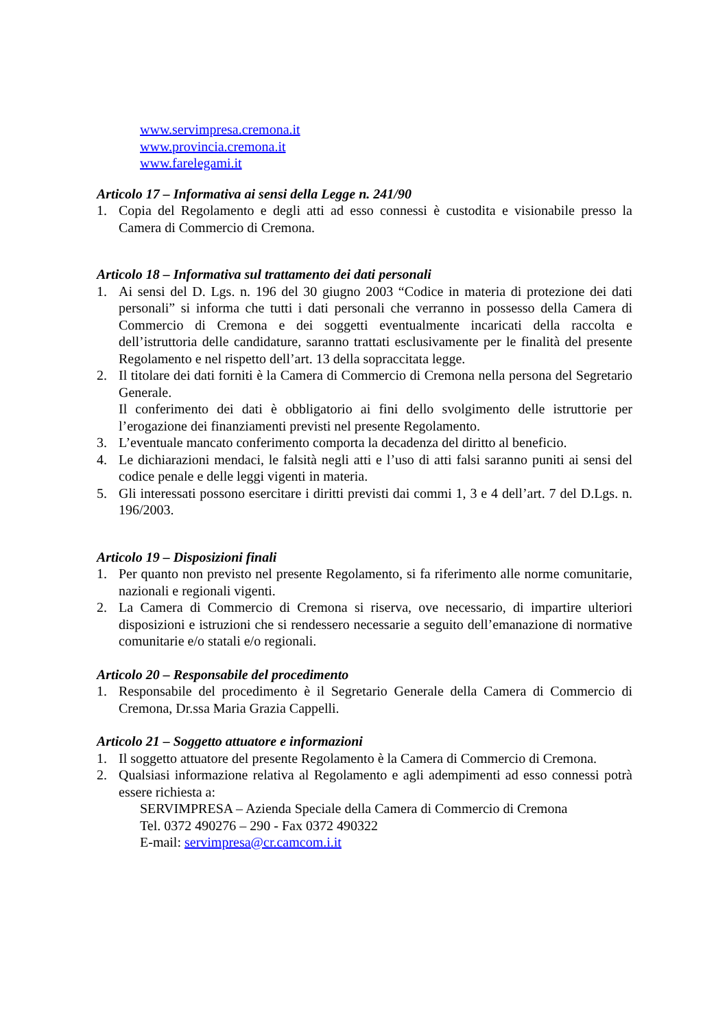www.servimpresa.cremona.it
www.provincia.cremona.it
www.farelegami.it
Articolo 17 – Informativa ai sensi della Legge n. 241/90
1. Copia del Regolamento e degli atti ad esso connessi è custodita e visionabile presso la Camera di Commercio di Cremona.
Articolo 18 – Informativa sul trattamento dei dati personali
1. Ai sensi del D. Lgs. n. 196 del 30 giugno 2003 “Codice in materia di protezione dei dati personali” si informa che tutti i dati personali che verranno in possesso della Camera di Commercio di Cremona e dei soggetti eventualmente incaricati della raccolta e dell’istruttoria delle candidature, saranno trattati esclusivamente per le finalità del presente Regolamento e nel rispetto dell’art. 13 della sopraccitata legge.
2. Il titolare dei dati forniti è la Camera di Commercio di Cremona nella persona del Segretario Generale.
Il conferimento dei dati è obbligatorio ai fini dello svolgimento delle istruttorie per l’erogazione dei finanziamenti previsti nel presente Regolamento.
3. L’eventuale mancato conferimento comporta la decadenza del diritto al beneficio.
4. Le dichiarazioni mendaci, le falsità negli atti e l’uso di atti falsi saranno puniti ai sensi del codice penale e delle leggi vigenti in materia.
5. Gli interessati possono esercitare i diritti previsti dai commi 1, 3 e 4 dell’art. 7 del D.Lgs. n. 196/2003.
Articolo 19 – Disposizioni finali
1. Per quanto non previsto nel presente Regolamento, si fa riferimento alle norme comunitarie, nazionali e regionali vigenti.
2. La Camera di Commercio di Cremona si riserva, ove necessario, di impartire ulteriori disposizioni e istruzioni che si rendessero necessarie a seguito dell’emanazione di normative comunitarie e/o statali e/o regionali.
Articolo 20 – Responsabile del procedimento
1. Responsabile del procedimento è il Segretario Generale della Camera di Commercio di Cremona, Dr.ssa Maria Grazia Cappelli.
Articolo 21 – Soggetto attuatore e informazioni
1. Il soggetto attuatore del presente Regolamento è la Camera di Commercio di Cremona.
2. Qualsiasi informazione relativa al Regolamento e agli adempimenti ad esso connessi potrà essere richiesta a:
SERVIMPRESA – Azienda Speciale della Camera di Commercio di Cremona
Tel. 0372 490276 – 290 - Fax 0372 490322
E-mail: servimpresa@cr.camcom.i.it